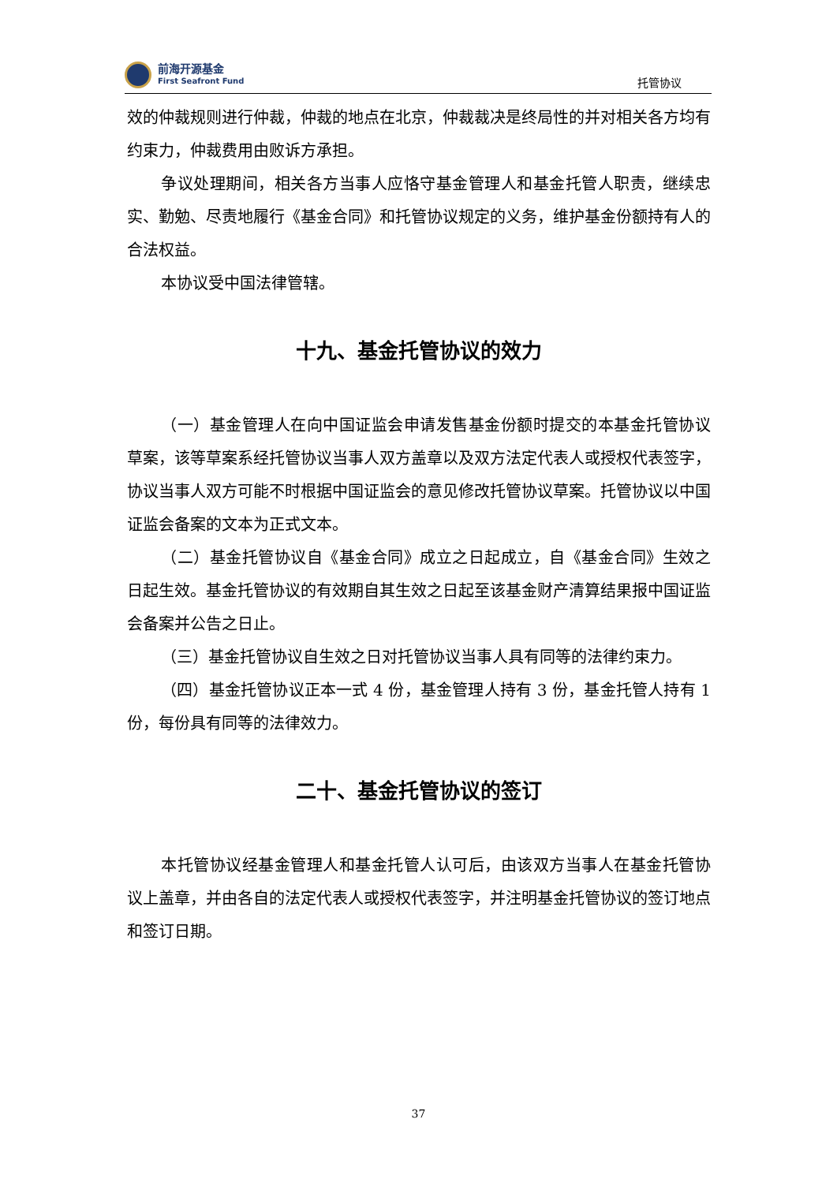前海开源基金
First Seafront Fund
托管协议
效的仲裁规则进行仲裁，仲裁的地点在北京，仲裁裁决是终局性的并对相关各方均有约束力，仲裁费用由败诉方承担。
争议处理期间，相关各方当事人应恪守基金管理人和基金托管人职责，继续忠实、勤勉、尽责地履行《基金合同》和托管协议规定的义务，维护基金份额持有人的合法权益。
本协议受中国法律管辖。
十九、基金托管协议的效力
（一）基金管理人在向中国证监会申请发售基金份额时提交的本基金托管协议草案，该等草案系经托管协议当事人双方盖章以及双方法定代表人或授权代表签字，协议当事人双方可能不时根据中国证监会的意见修改托管协议草案。托管协议以中国证监会备案的文本为正式文本。
（二）基金托管协议自《基金合同》成立之日起成立，自《基金合同》生效之日起生效。基金托管协议的有效期自其生效之日起至该基金财产清算结果报中国证监会备案并公告之日止。
（三）基金托管协议自生效之日对托管协议当事人具有同等的法律约束力。
（四）基金托管协议正本一式 4 份，基金管理人持有 3 份，基金托管人持有 1 份，每份具有同等的法律效力。
二十、基金托管协议的签订
本托管协议经基金管理人和基金托管人认可后，由该双方当事人在基金托管协议上盖章，并由各自的法定代表人或授权代表签字，并注明基金托管协议的签订地点和签订日期。
37